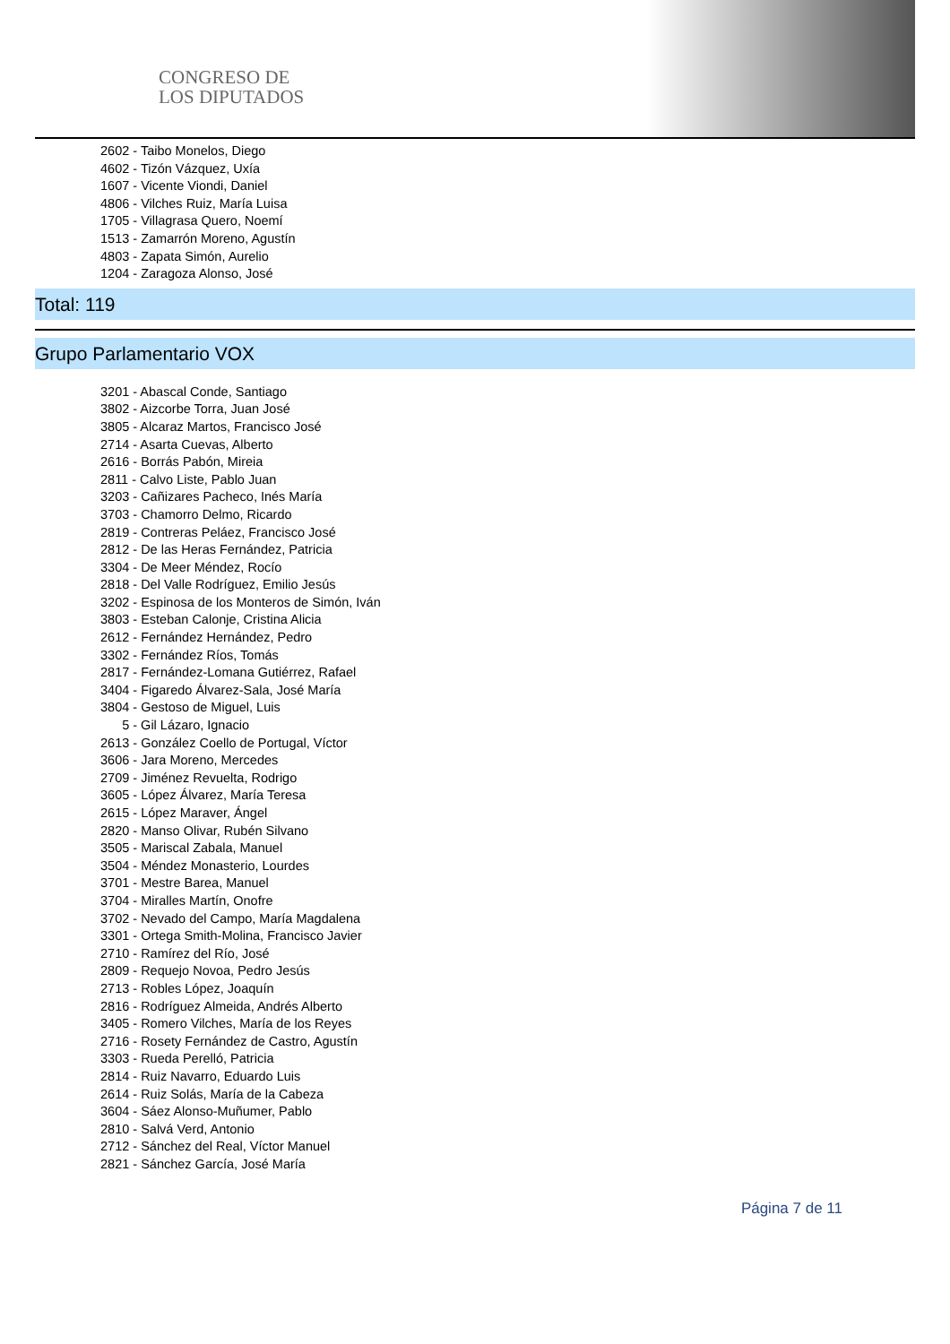CONGRESO DE
LOS DIPUTADOS
2602 - Taibo Monelos, Diego
4602 - Tizón Vázquez, Uxía
1607 - Vicente Viondi, Daniel
4806 - Vilches Ruiz, María Luisa
1705 - Villagrasa Quero, Noemí
1513 - Zamarrón Moreno, Agustín
4803 - Zapata Simón, Aurelio
1204 - Zaragoza Alonso, José
Total: 119
Grupo Parlamentario VOX
3201 - Abascal Conde, Santiago
3802 - Aizcorbe Torra, Juan José
3805 - Alcaraz Martos, Francisco José
2714 - Asarta Cuevas, Alberto
2616 - Borrás Pabón, Mireia
2811 - Calvo Liste, Pablo Juan
3203 - Cañizares Pacheco, Inés María
3703 - Chamorro Delmo, Ricardo
2819 - Contreras Peláez, Francisco José
2812 - De las Heras Fernández, Patricia
3304 - De Meer Méndez, Rocío
2818 - Del Valle Rodríguez, Emilio Jesús
3202 - Espinosa de los Monteros de Simón, Iván
3803 - Esteban Calonje, Cristina Alicia
2612 - Fernández Hernández, Pedro
3302 - Fernández Ríos, Tomás
2817 - Fernández-Lomana Gutiérrez, Rafael
3404 - Figaredo Álvarez-Sala, José María
3804 - Gestoso de Miguel, Luis
5 - Gil Lázaro, Ignacio
2613 - González Coello de Portugal, Víctor
3606 - Jara Moreno, Mercedes
2709 - Jiménez Revuelta, Rodrigo
3605 - López Álvarez, María Teresa
2615 - López Maraver, Ángel
2820 - Manso Olivar, Rubén Silvano
3505 - Mariscal Zabala, Manuel
3504 - Méndez Monasterio, Lourdes
3701 - Mestre Barea, Manuel
3704 - Miralles Martín, Onofre
3702 - Nevado del Campo, María Magdalena
3301 - Ortega Smith-Molina, Francisco Javier
2710 - Ramírez del Río, José
2809 - Requejo Novoa, Pedro Jesús
2713 - Robles López, Joaquín
2816 - Rodríguez Almeida, Andrés Alberto
3405 - Romero Vilches, María de los Reyes
2716 - Rosety Fernández de Castro, Agustín
3303 - Rueda Perelló, Patricia
2814 - Ruiz Navarro, Eduardo Luis
2614 - Ruiz Solás, María de la Cabeza
3604 - Sáez Alonso-Muñumer, Pablo
2810 - Salvá Verd, Antonio
2712 - Sánchez del Real, Víctor Manuel
2821 - Sánchez García, José María
Página 7 de 11